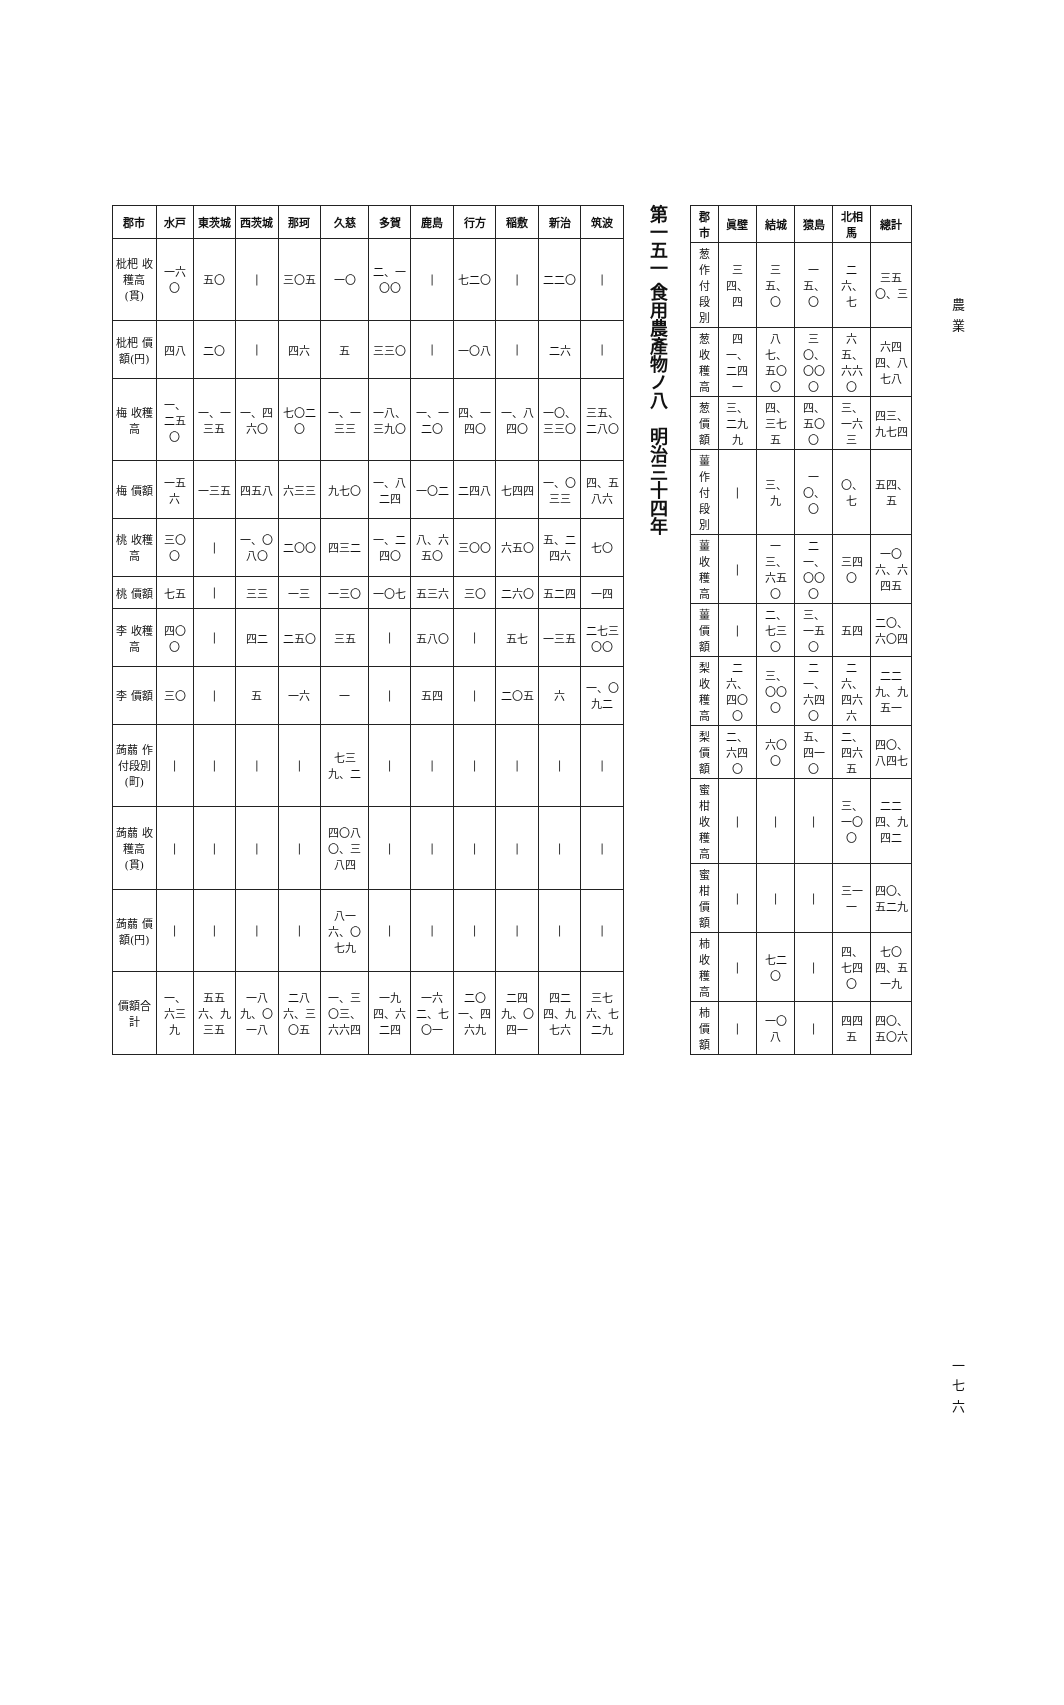| 郡市 | 水戸 | 東茨城 | 西茨城 | 那珂 | 久慈 | 多賀 | 鹿島 | 行方 | 稲敷 | 新治 | 筑波 |
| --- | --- | --- | --- | --- | --- | --- | --- | --- | --- | --- | --- |
| 枇杷 收穫高(貫) | 一六〇 | 五〇 | / | 三〇五 | 一〇 | 二、一〇〇 | / | 七二〇 | / | 二二〇 | / |
| 枇杷 價額(円) | 四八 | 二〇 | / | 四六 | 五 | 三三〇 | / | 一〇八 | / | 二六 | / |
| 梅 收穫高 | 一、二五〇 | 一、一三五 | 一、四六〇 | 七〇二〇 | 一、一三三 | 一八、三九〇 | 一、一二〇 | 四、一四〇 | 一、八四〇 | 一〇、三三〇 | 三五、二八〇 |
| 梅 價額 | 一五六 | 一三五 | 四五八 | 六三三 | 九七〇 | 一、八二四 | 一〇二 | 二四八 | 七四四 | 一、〇三三 | 四、五八六 |
| 桃 收穫高 | 三〇〇 | / | 一、〇八〇 | 二〇〇 | 四三二 | 一、二四〇 | 八、六五〇 | 三〇〇 | 六五〇 | 五、二四六 | 七〇 |
| 桃 價額 | 七五 | / | 三三 | 一三 | 一三〇 | 一〇七 | 五三六 | 三〇 | 二六〇 | 五二四 | 一四 |
| 李 收穫高 | 四〇〇 | / | 四二 | 二五〇 | 三五 | / | 五八〇 | / | 五七 | 一三五 | 二七三〇〇 |
| 李 價額 | 三〇 | / | 五 | 一六 | 一 | / | 五四 | / | 二〇五 | 六 | 一、〇九二 |
| 蒟蒻 作付段別(町) | / | / | / | / | 七三九、二 | / | / | / | / | / | / |
| 蒟蒻 收穫高(貫) | / | / | / | / | 四〇八〇、三八四 | / | / | / | / | / | / |
| 蒟蒻 價額(円) | / | / | / | / | 八一六、〇七九 | / | / | / | / | / | / |
| 價額合計 | 一、六三九 | 五五六、九三五 | 一八九、〇一八 | 二八六、三〇五 | 一、三〇三、六六四 | 一九四、六二四 | 一六二、七〇一 | 二〇一、四六九 | 二四九、〇四一 | 四二四、九七六 | 三七六、七二九 |
第一五一 食用農產物ノ八　明治三十四年
| 郡市 | 眞壁 | 結城 | 猿島 | 北相馬 | 總計 |
| --- | --- | --- | --- | --- | --- |
| 葱 作付段別 | 三四、四 | 三五、〇 | 一五、〇 | 二六、七 | 三五〇、三 |
| 葱 收穫高 | 四一、二四一 | 八七、五〇〇 | 三〇、〇〇〇 | 六五、六六〇 | 六四四、八七八 |
| 葱 價額 | 三、二九九 | 四、三七五 | 四、五〇〇 | 三、一六三 | 四三、九七四 |
| 薑 作付段別 | / | 三、九 | 一〇、〇 | 〇、七 | 五四、五 |
| 薑 收穫高 | / | 一三、六五〇 | 二一、〇〇〇 | 三四〇 | 一〇六、六四五 |
| 薑 價額 | / | 二、七三〇 | 三、一五〇 | 五四 | 二〇、六〇四 |
| 梨 收穫高 | 二六、四〇〇 | 三、〇〇〇 | 二一、六四〇 | 二六、四六六 | 二二九、九五一 |
| 梨 價額 | 二、六四〇 | 六〇〇 | 五、四一〇 | 二、四六五 | 四〇、八四七 |
| 蜜柑 收穫高 | / | / | / | 三、一〇〇 | 二二四、九四二 |
| 蜜柑 價額 | / | / | / | 三一一 | 四〇、五二九 |
| 柿 收穫高 | / | 七二〇 | / | 四、七四〇 | 七〇四、五一九 |
| 柿 價額 | / | 一〇八 | / | 四四五 | 四〇、五〇六 |
農業
一七六